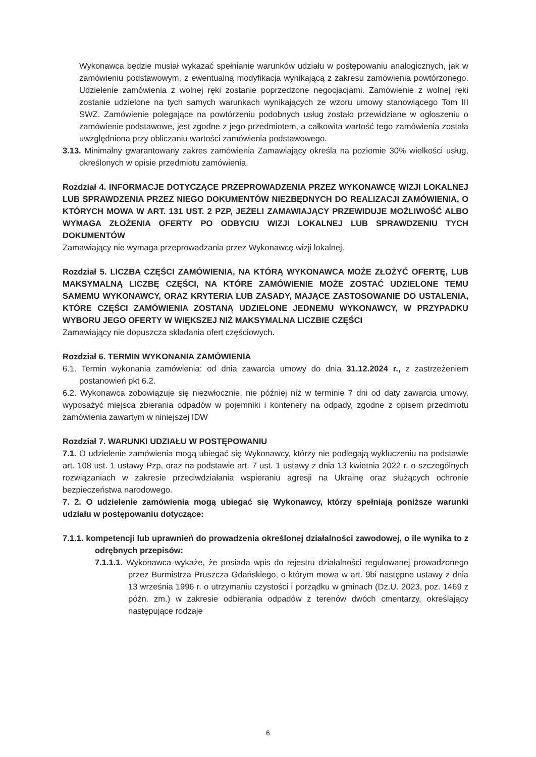Wykonawca będzie musiał wykazać spełnianie warunków udziału w postępowaniu analogicznych, jak w zamówieniu podstawowym, z ewentualną modyfikacja wynikającą z zakresu zamówienia powtórzonego. Udzielenie zamówienia z wolnej ręki zostanie poprzedzone negocjacjami. Zamówienie z wolnej ręki zostanie udzielone na tych samych warunkach wynikających ze wzoru umowy stanowiącego Tom III SWZ. Zamówienie polegające na powtórzeniu podobnych usług zostało przewidziane w ogłoszeniu o zamówienie podstawowe, jest zgodne z jego przedmiotem, a całkowita wartość tego zamówienia została uwzględniona przy obliczaniu wartości zamówienia podstawowego.
3.13. Minimalny gwarantowany zakres zamówienia Zamawiający określa na poziomie 30% wielkości usług, określonych w opisie przedmiotu zamówienia.
Rozdział 4. INFORMACJE DOTYCZĄCE PRZEPROWADZENIA PRZEZ WYKONAWCĘ WIZJI LOKALNEJ LUB SPRAWDZENIA PRZEZ NIEGO DOKUMENTÓW NIEZBĘDNYCH DO REALIZACJI ZAMÓWIENIA, O KTÓRYCH MOWA W ART. 131 UST. 2 PZP, JEŻELI ZAMAWIAJĄCY PRZEWIDUJE MOŻLIWOŚĆ ALBO WYMAGA ZŁOŻENIA OFERTY PO ODBYCIU WIZJI LOKALNEJ LUB SPRAWDZENIU TYCH DOKUMENTÓW
Zamawiający nie wymaga przeprowadzania przez Wykonawcę wizji lokalnej.
Rozdział 5. LICZBA CZĘŚCI ZAMÓWIENIA, NA KTÓRĄ WYKONAWCA MOŻE ZŁOŻYĆ OFERTĘ, LUB MAKSYMALNĄ LICZBĘ CZĘŚCI, NA KTÓRE ZAMÓWIENIE MOŻE ZOSTAĆ UDZIELONE TEMU SAMEMU WYKONAWCY, ORAZ KRYTERIA LUB ZASADY, MAJĄCE ZASTOSOWANIE DO USTALENIA, KTÓRE CZĘŚCI ZAMÓWIENIA ZOSTANĄ UDZIELONE JEDNEMU WYKONAWCY, W PRZYPADKU WYBORU JEGO OFERTY W WIĘKSZEJ NIŻ MAKSYMALNA LICZBIE CZĘŚCI
Zamawiający nie dopuszcza składania ofert częściowych.
Rozdział 6. TERMIN WYKONANIA ZAMÓWIENIA
6.1. Termin wykonania zamówienia: od dnia zawarcia umowy do dnia 31.12.2024 r., z zastrzeżeniem postanowień pkt 6.2.
6.2. Wykonawca zobowiązuje się niezwłocznie, nie później niż w terminie 7 dni od daty zawarcia umowy, wyposażyć miejsca zbierania odpadów w pojemniki i kontenery na odpady, zgodne z opisem przedmiotu zamówienia zawartym w niniejszej IDW
Rozdział 7. WARUNKI UDZIAŁU W POSTĘPOWANIU
7.1. O udzielenie zamówienia mogą ubiegać się Wykonawcy, którzy nie podlegają wykluczeniu na podstawie art. 108 ust. 1 ustawy Pzp, oraz na podstawie art. 7 ust. 1 ustawy z dnia 13 kwietnia 2022 r. o szczególnych rozwiązaniach w zakresie przeciwdziałania wspieraniu agresji na Ukrainę oraz służących ochronie bezpieczeństwa narodowego.
7. 2. O udzielenie zamówienia mogą ubiegać się Wykonawcy, którzy spełniają poniższe warunki udziału w postępowaniu dotyczące:
7.1.1. kompetencji lub uprawnień do prowadzenia określonej działalności zawodowej, o ile wynika to z odrębnych przepisów:
7.1.1.1. Wykonawca wykaże, że posiada wpis do rejestru działalności regulowanej prowadzonego przez Burmistrza Pruszcza Gdańskiego, o którym mowa w art. 9bi następne ustawy z dnia 13 września 1996 r. o utrzymaniu czystości i porządku w gminach (Dz.U. 2023, poz. 1469 z późn. zm.) w zakresie odbierania odpadów z terenów dwóch cmentarzy, określający następujące rodzaje
6